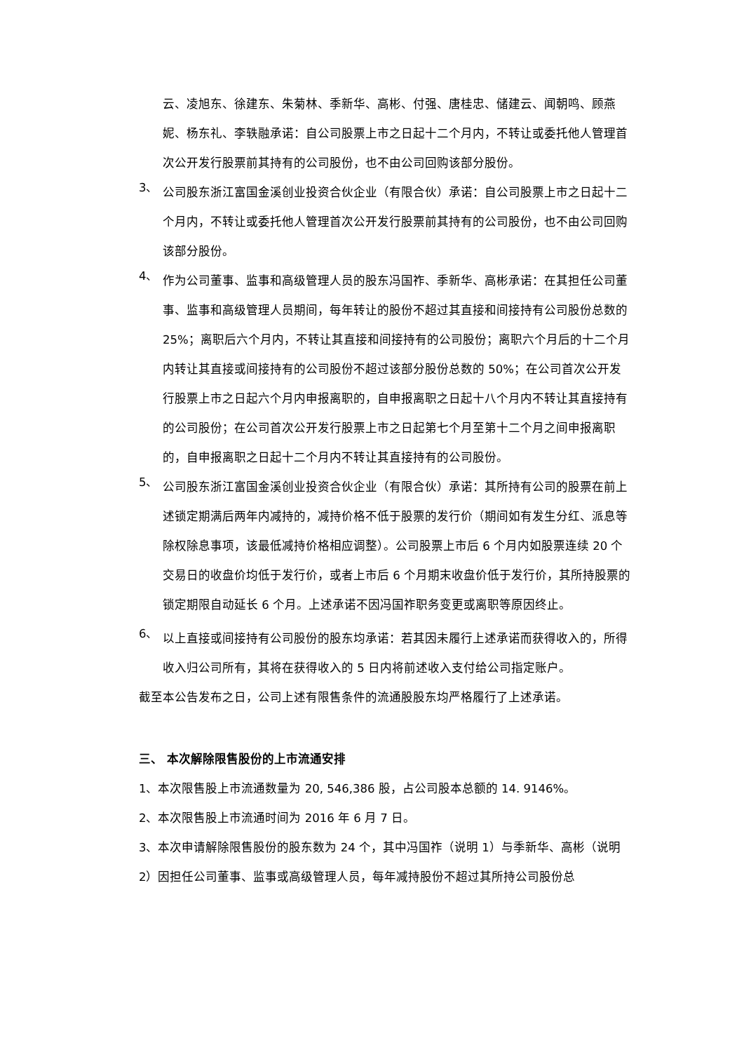云、凌旭东、徐建东、朱菊林、季新华、高彬、付强、唐桂忠、储建云、闻朝鸣、顾燕妮、杨东礼、李轶融承诺：自公司股票上市之日起十二个月内，不转让或委托他人管理首次公开发行股票前其持有的公司股份，也不由公司回购该部分股份。
3、
公司股东浙江富国金溪创业投资合伙企业（有限合伙）承诺：自公司股票上市之日起十二个月内，不转让或委托他人管理首次公开发行股票前其持有的公司股份，也不由公司回购该部分股份。
4、
作为公司董事、监事和高级管理人员的股东冯国祚、季新华、高彬承诺：在其担任公司董事、监事和高级管理人员期间，每年转让的股份不超过其直接和间接持有公司股份总数的 25%；离职后六个月内，不转让其直接和间接持有的公司股份；离职六个月后的十二个月内转让其直接或间接持有的公司股份不超过该部分股份总数的 50%；在公司首次公开发行股票上市之日起六个月内申报离职的，自申报离职之日起十八个月内不转让其直接持有的公司股份；在公司首次公开发行股票上市之日起第七个月至第十二个月之间申报离职的，自申报离职之日起十二个月内不转让其直接持有的公司股份。
5、
公司股东浙江富国金溪创业投资合伙企业（有限合伙）承诺：其所持有公司的股票在前上述锁定期满后两年内减持的，减持价格不低于股票的发行价（期间如有发生分红、派息等除权除息事项，该最低减持价格相应调整）。公司股票上市后 6 个月内如股票连续 20 个交易日的收盘价均低于发行价，或者上市后 6 个月期末收盘价低于发行价，其所持股票的锁定期限自动延长 6 个月。上述承诺不因冯国祚职务变更或离职等原因终止。
6、
以上直接或间接持有公司股份的股东均承诺：若其因未履行上述承诺而获得收入的，所得收入归公司所有，其将在获得收入的 5 日内将前述收入支付给公司指定账户。
截至本公告发布之日，公司上述有限售条件的流通股股东均严格履行了上述承诺。
三、 本次解除限售股份的上市流通安排
1、本次限售股上市流通数量为 20, 546,386 股，占公司股本总额的 14. 9146%。
2、本次限售股上市流通时间为 2016 年 6 月 7 日。
3、本次申请解除限售股份的股东数为 24 个，其中冯国祚（说明 1）与季新华、高彬（说明 2）因担任公司董事、监事或高级管理人员，每年减持股份不超过其所持公司股份总